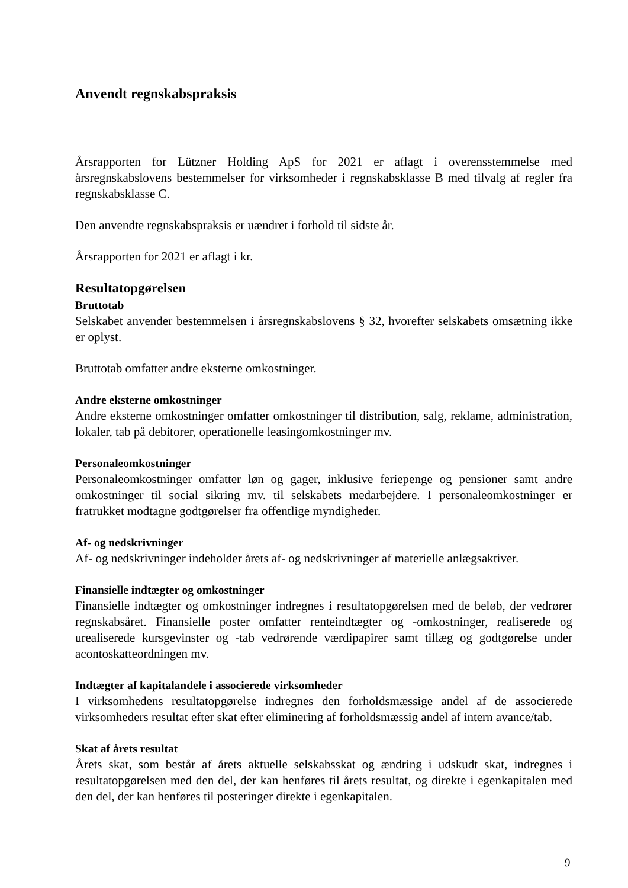Anvendt regnskabspraksis
Årsrapporten for Lützner Holding ApS for 2021 er aflagt i overensstemmelse med årsregnskabslovens bestemmelser for virksomheder i regnskabsklasse B med tilvalg af regler fra regnskabsklasse C.
Den anvendte regnskabspraksis er uændret i forhold til sidste år.
Årsrapporten for 2021 er aflagt i kr.
Resultatopgørelsen
Bruttotab
Selskabet anvender bestemmelsen i årsregnskabslovens § 32, hvorefter selskabets omsætning ikke er oplyst.
Bruttotab omfatter andre eksterne omkostninger.
Andre eksterne omkostninger
Andre eksterne omkostninger omfatter omkostninger til distribution, salg, reklame, administration, lokaler, tab på debitorer, operationelle leasingomkostninger mv.
Personaleomkostninger
Personaleomkostninger omfatter løn og gager, inklusive feriepenge og pensioner samt andre omkostninger til social sikring mv. til selskabets medarbejdere. I personaleomkostninger er fratrukket modtagne godtgørelser fra offentlige myndigheder.
Af- og nedskrivninger
Af- og nedskrivninger indeholder årets af- og nedskrivninger af materielle anlægsaktiver.
Finansielle indtægter og omkostninger
Finansielle indtægter og omkostninger indregnes i resultatopgørelsen med de beløb, der vedrører regnskabsåret. Finansielle poster omfatter renteindtægter og -omkostninger, realiserede og urealiserede kursgevinster og -tab vedrørende værdipapirer samt tillæg og godtgørelse under acontoskatteordningen mv.
Indtægter af kapitalandele i associerede virksomheder
I virksomhedens resultatopgørelse indregnes den forholdsmæssige andel af de associerede virksomheders resultat efter skat efter eliminering af forholdsmæssig andel af intern avance/tab.
Skat af årets resultat
Årets skat, som består af årets aktuelle selskabsskat og ændring i udskudt skat, indregnes i resultatopgørelsen med den del, der kan henføres til årets resultat, og direkte i egenkapitalen med den del, der kan henføres til posteringer direkte i egenkapitalen.
9